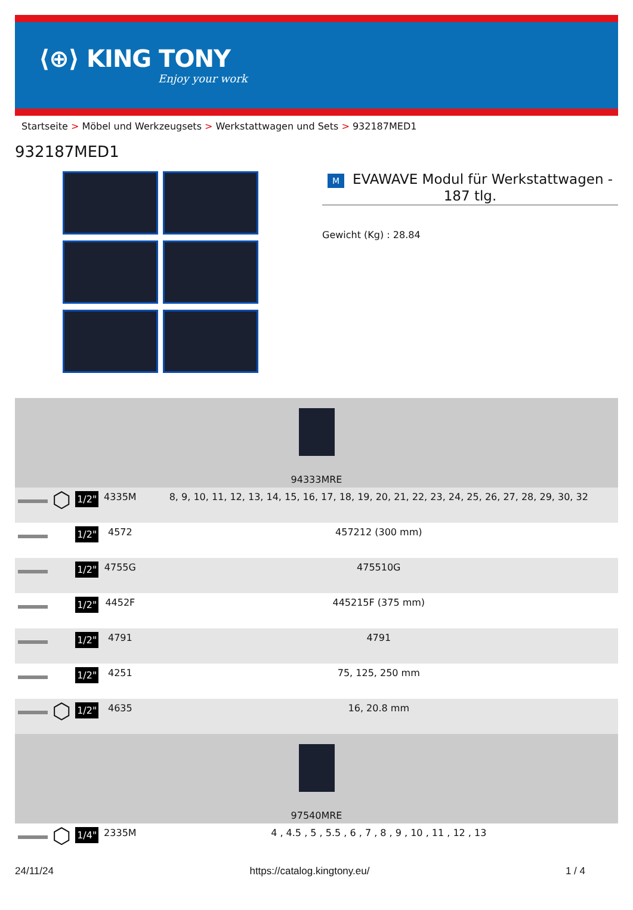⟨⊕⟩ KING TONY
Enjoy your work
Startseite > Möbel und Werkzeugsets > Werkstattwagen und Sets > 932187MED1
932187MED1
M EVAWAVE Modul für Werkstattwagen - 187 tlg.
Gewicht (Kg) : 28.84
| 94333MRE | | | | |
| | ⬡ | 1/2" | 4335M | 8, 9, 10, 11, 12, 13, 14, 15, 16, 17, 18, 19, 20, 21, 22, 23, 24, 25, 26, 27, 28, 29, 30, 32 |
| | | 1/2" | 4572 | 457212 (300 mm) |
| | | 1/2" | 4755G | 475510G |
| | | 1/2" | 4452F | 445215F (375 mm) |
| | | 1/2" | 4791 | 4791 |
| | | 1/2" | 4251 | 75, 125, 250 mm |
| | ⬡ | 1/2" | 4635 | 16, 20.8 mm |
| 97540MRE | | | | |
| | ⬡ | 1/4" | 2335M | 4 , 4.5 , 5 , 5.5 , 6 , 7 , 8 , 9 , 10 , 11 , 12 , 13 |
24/11/24 https://catalog.kingtony.eu/ 1 / 4